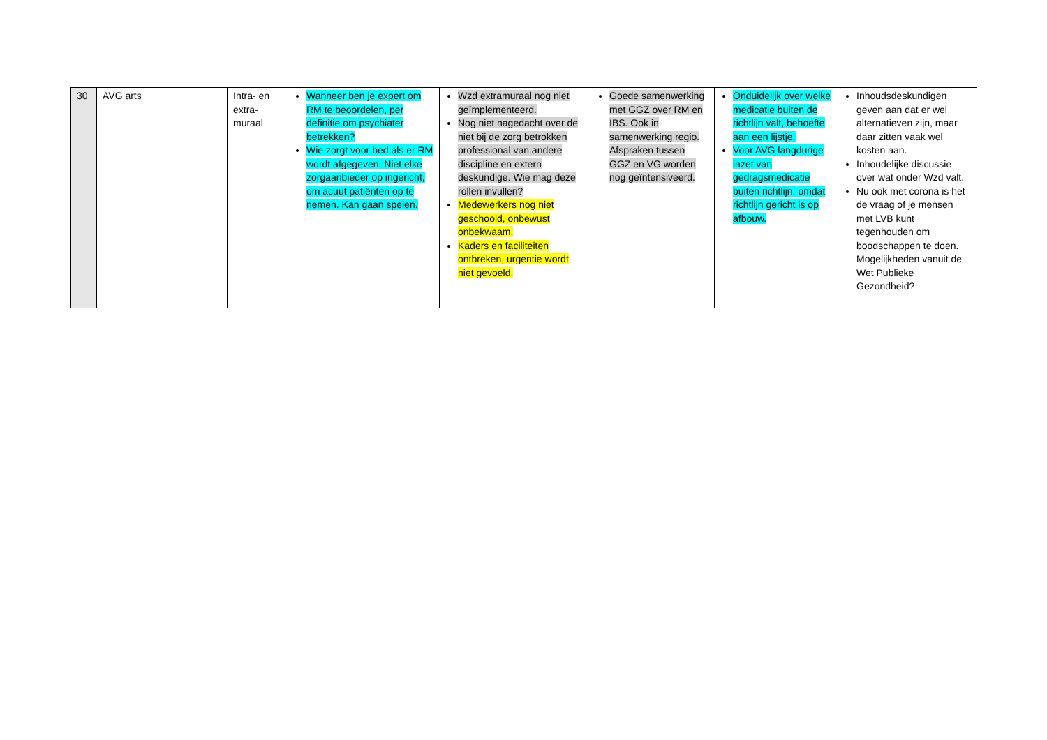| 30 | AVG arts | Intra- en extra-muraal | Wanneer ben je expert om RM te beoordelen, per definitie om psychiater betrekken? Wie zorgt voor bed als er RM wordt afgegeven. Niet elke zorgaanbieder op ingericht, om acuut patiënten op te nemen. Kan gaan spelen. | Wzd extramuraal nog niet geïmplementeerd. Nog niet nagedacht over de niet bij de zorg betrokken professional van andere discipline en extern deskundige. Wie mag deze rollen invullen? Medewerkers nog niet geschoold, onbewust onbekwaam. Kaders en faciliteiten ontbreken, urgentie wordt niet gevoeld. | Goede samenwerking met GGZ over RM en IBS. Ook in samenwerking regio. Afspraken tussen GGZ en VG worden nog geïntensiveerd. | Onduidelijk over welke medicatie buiten de richtlijn valt, behoefte aan een lijstje. Voor AVG langdurige inzet van gedragsmedicatie buiten richtlijn, omdat richtlijn gericht is op afbouw. | Inhoudsdeskundigen geven aan dat er wel alternatieven zijn, maar daar zitten vaak wel kosten aan. Inhoudelijke discussie over wat onder Wzd valt. Nu ook met corona is het de vraag of je mensen met LVB kunt tegenhouden om boodschappen te doen. Mogelijkheden vanuit de Wet Publieke Gezondheid? |